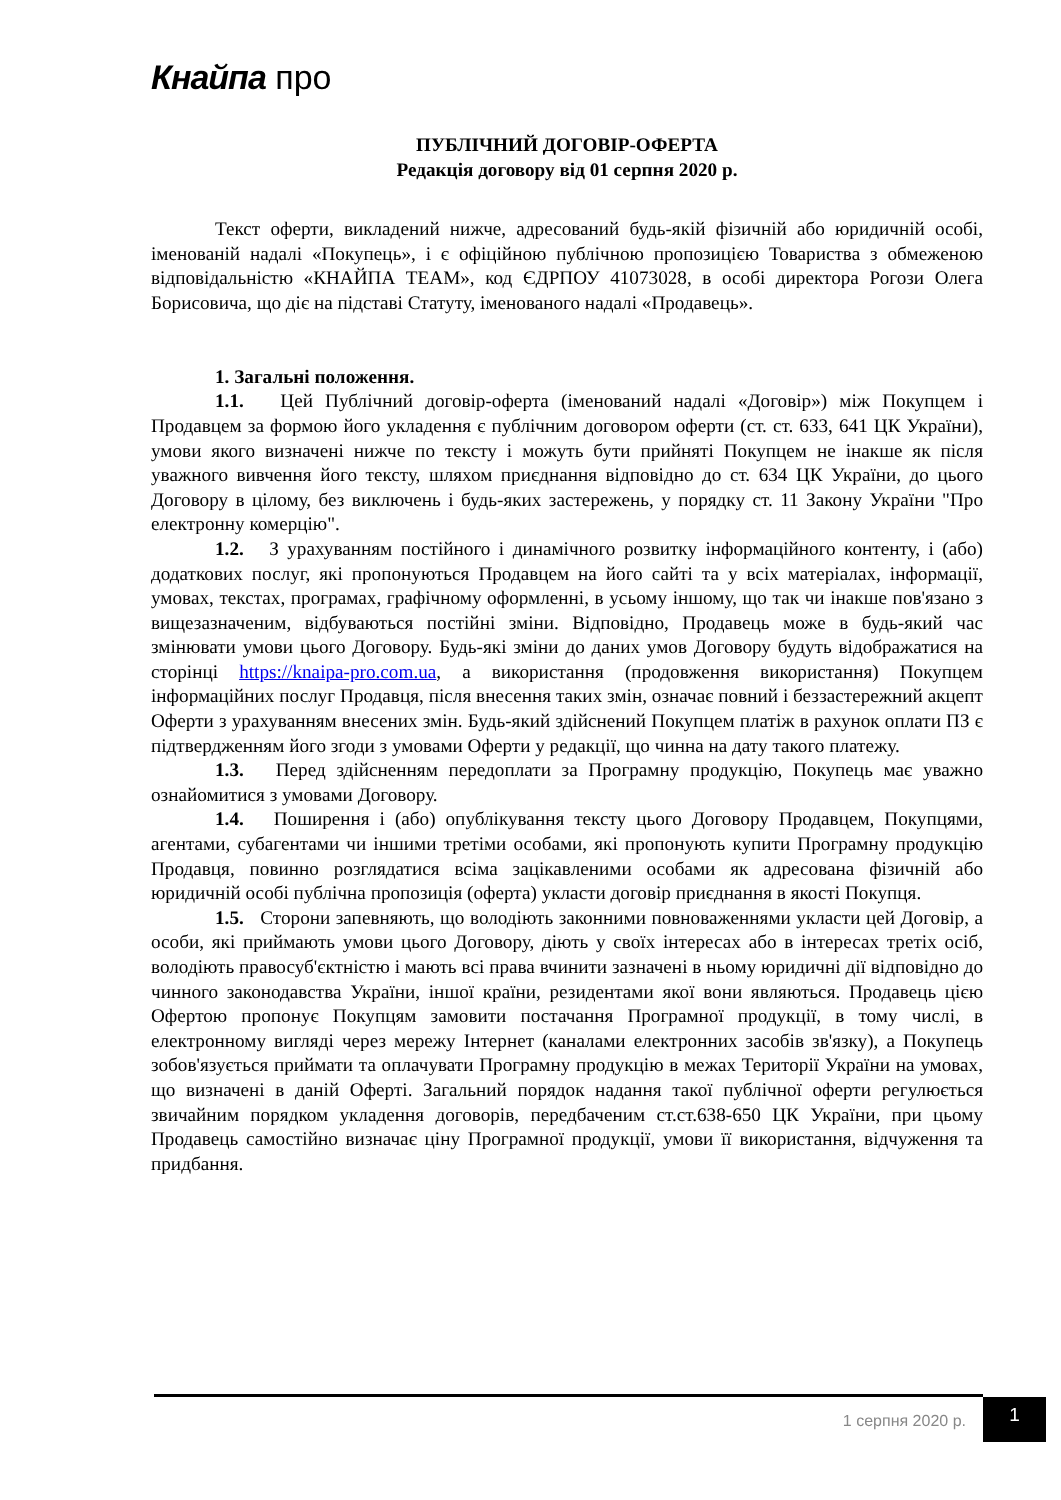Кнайпа про
ПУБЛІЧНИЙ ДОГОВІР-ОФЕРТА
Редакція договору від 01 серпня 2020 р.
Текст оферти, викладений нижче, адресований будь-якій фізичній або юридичній особі, іменованій надалі «Покупець», і є офіційною публічною пропозицією Товариства з обмеженою відповідальністю «КНАЙПА ТЕАМ», код ЄДРПОУ 41073028, в особі директора Рогози Олега Борисовича, що діє на підставі Статуту, іменованого надалі «Продавець».
1. Загальні положення.
1.1. Цей Публічний договір-оферта (іменований надалі «Договір») між Покупцем і Продавцем за формою його укладення є публічним договором оферти (ст. ст. 633, 641 ЦК України), умови якого визначені нижче по тексту і можуть бути прийняті Покупцем не інакше як після уважного вивчення його тексту, шляхом приєднання відповідно до ст. 634 ЦК України, до цього Договору в цілому, без виключень і будь-яких застережень, у порядку ст. 11 Закону України "Про електронну комерцію".
1.2. З урахуванням постійного і динамічного розвитку інформаційного контенту, і (або) додаткових послуг, які пропонуються Продавцем на його сайті та у всіх матеріалах, інформації, умовах, текстах, програмах, графічному оформленні, в усьому іншому, що так чи інакше пов'язано з вищезазначеним, відбуваються постійні зміни. Відповідно, Продавець може в будь-який час змінювати умови цього Договору. Будь-які зміни до даних умов Договору будуть відображатися на сторінці https://knaipa-pro.com.ua, а використання (продовження використання) Покупцем інформаційних послуг Продавця, після внесення таких змін, означає повний і беззастережний акцепт Оферти з урахуванням внесених змін. Будь-який здійснений Покупцем платіж в рахунок оплати ПЗ є підтвердженням його згоди з умовами Оферти у редакції, що чинна на дату такого платежу.
1.3. Перед здійсненням передоплати за Програмну продукцію, Покупець має уважно ознайомитися з умовами Договору.
1.4. Поширення і (або) опублікування тексту цього Договору Продавцем, Покупцями, агентами, субагентами чи іншими третіми особами, які пропонують купити Програмну продукцію Продавця, повинно розглядатися всіма зацікавленими особами як адресована фізичній або юридичній особі публічна пропозиція (оферта) укласти договір приєднання в якості Покупця.
1.5. Сторони запевняють, що володіють законними повноваженнями укласти цей Договір, а особи, які приймають умови цього Договору, діють у своїх інтересах або в інтересах третіх осіб, володіють правосуб'єктністю і мають всі права вчинити зазначені в ньому юридичні дії відповідно до чинного законодавства України, іншої країни, резидентами якої вони являються. Продавець цією Офертою пропонує Покупцям замовити постачання Програмної продукції, в тому числі, в електронному вигляді через мережу Інтернет (каналами електронних засобів зв'язку), а Покупець зобов'язується приймати та оплачувати Програмну продукцію в межах Території України на умовах, що визначені в даній Оферті. Загальний порядок надання такої публічної оферти регулюється звичайним порядком укладення договорів, передбаченим ст.ст.638-650 ЦК України, при цьому Продавець самостійно визначає ціну Програмної продукції, умови її використання, відчуження та придбання.
1 серпня 2020 р.
1